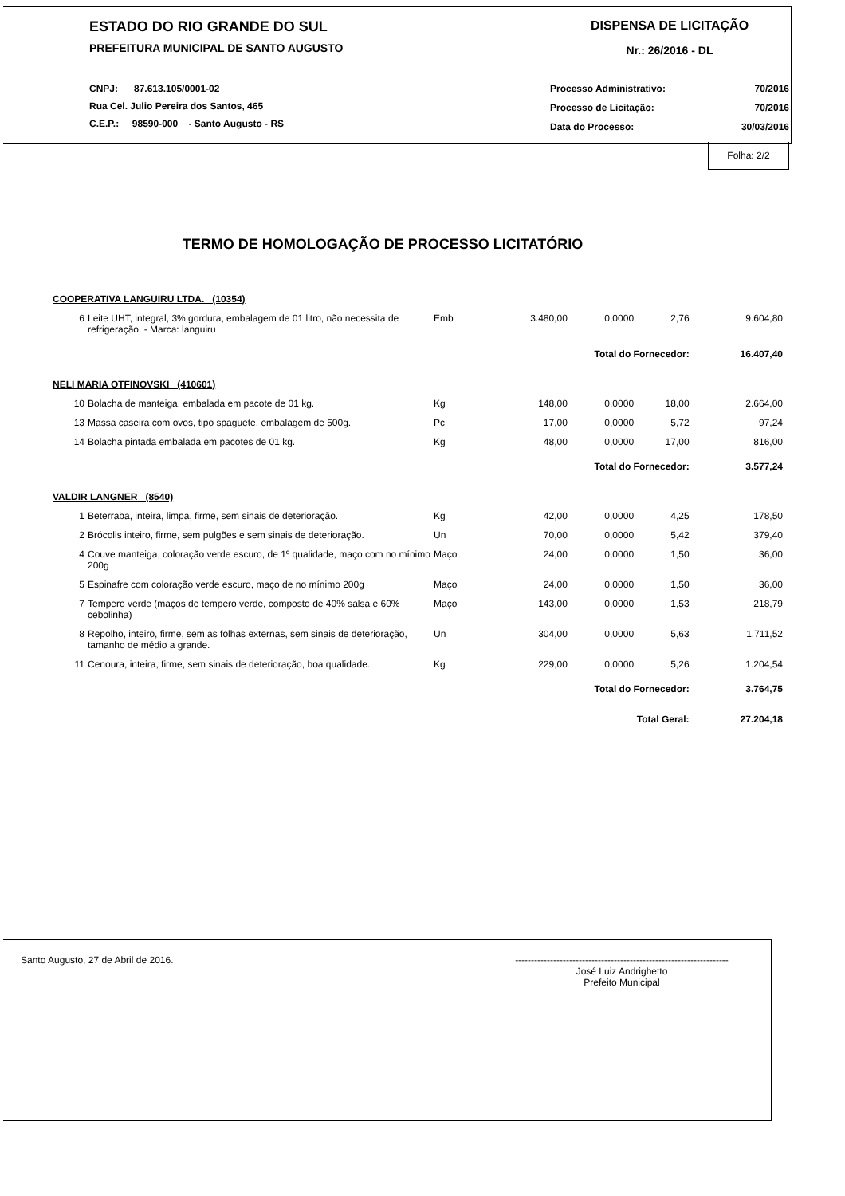ESTADO DO RIO GRANDE DO SUL
PREFEITURA MUNICIPAL DE SANTO AUGUSTO
CNPJ: 87.613.105/0001-02
Rua Cel. Julio Pereira dos Santos, 465
C.E.P.: 98590-000 - Santo Augusto - RS
DISPENSA DE LICITAÇÃO
Nr.: 26/2016 - DL
| Processo Administrativo: | 70/2016 |
| Processo de Licitação: | 70/2016 |
| Data do Processo: | 30/03/2016 |
Folha: 2/2
TERMO DE HOMOLOGAÇÃO DE PROCESSO LICITATÓRIO
| COOPERATIVA LANGUIRU LTDA. (10354) | | | | | | |
| 6 | Leite UHT, integral, 3% gordura, embalagem de 01 litro, não necessita de refrigeração. - Marca: languiru | Emb | 3.480,00 | 0,0000 | 2,76 | 9.604,80 |
| Total do Fornecedor: | | | | | | 16.407,40 |
| NELI MARIA OTFINOVSKI (410601) | | | | | | |
| 10 | Bolacha de manteiga, embalada em pacote de 01 kg. | Kg | 148,00 | 0,0000 | 18,00 | 2.664,00 |
| 13 | Massa caseira com ovos, tipo spaguete, embalagem de 500g. | Pc | 17,00 | 0,0000 | 5,72 | 97,24 |
| 14 | Bolacha pintada embalada em pacotes de 01 kg. | Kg | 48,00 | 0,0000 | 17,00 | 816,00 |
| Total do Fornecedor: | | | | | | 3.577,24 |
| VALDIR LANGNER (8540) | | | | | | |
| 1 | Beterraba, inteira, limpa, firme, sem sinais de deterioração. | Kg | 42,00 | 0,0000 | 4,25 | 178,50 |
| 2 | Brócolis inteiro, firme, sem pulgões e sem sinais de deterioração. | Un | 70,00 | 0,0000 | 5,42 | 379,40 |
| 4 | Couve manteiga, coloração verde escuro, de 1º qualidade, maço com no mínimo 200g | Maço | 24,00 | 0,0000 | 1,50 | 36,00 |
| 5 | Espinafre com coloração verde escuro, maço de no mínimo 200g | Maço | 24,00 | 0,0000 | 1,50 | 36,00 |
| 7 | Tempero verde (maços de tempero verde, composto de 40% salsa e 60% cebolinha) | Maço | 143,00 | 0,0000 | 1,53 | 218,79 |
| 8 | Repolho, inteiro, firme, sem as folhas externas, sem sinais de deterioração, tamanho de médio a grande. | Un | 304,00 | 0,0000 | 5,63 | 1.711,52 |
| 11 | Cenoura, inteira, firme, sem sinais de deterioração, boa qualidade. | Kg | 229,00 | 0,0000 | 5,26 | 1.204,54 |
| Total do Fornecedor: | | | | | | 3.764,75 |
| Total Geral: | | | | | | 27.204,18 |
Santo Augusto, 27 de Abril de 2016.
-------------------------------------------------------------------
José Luiz Andrighetto
Prefeito Municipal